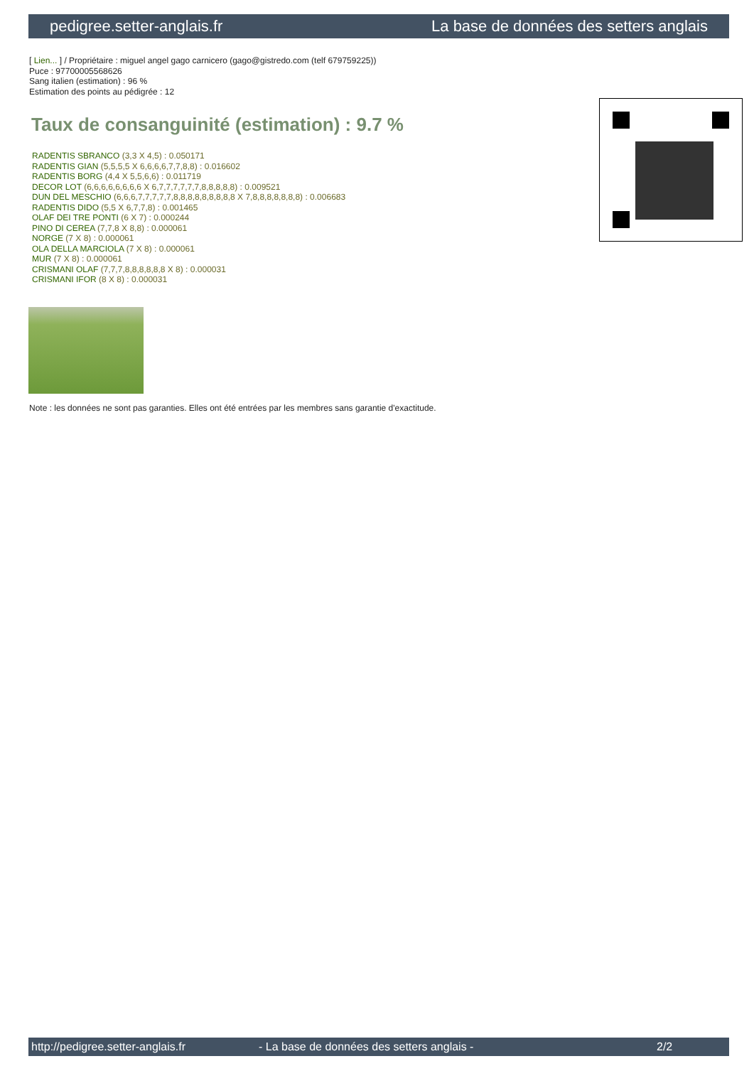pedigree.setter-anglais.fr La base de données des setters anglais
[ Lien... ] / Propriétaire : miguel angel gago carnicero (gago@gistredo.com (telf 679759225))
Puce : 97700005568626
Sang italien (estimation) : 96 %
Estimation des points au pédigrée : 12
Taux de consanguinité (estimation) : 9.7 %
RADENTIS SBRANCO (3,3 X 4,5) : 0.050171
RADENTIS GIAN (5,5,5,5 X 6,6,6,6,7,7,8,8) : 0.016602
RADENTIS BORG (4,4 X 5,5,6,6) : 0.011719
DECOR LOT (6,6,6,6,6,6,6,6 X 6,7,7,7,7,7,7,8,8,8,8,8) : 0.009521
DUN DEL MESCHIO (6,6,6,7,7,7,7,7,8,8,8,8,8,8,8,8,8 X 7,8,8,8,8,8,8,8) : 0.006683
RADENTIS DIDO (5,5 X 6,7,7,8) : 0.001465
OLAF DEI TRE PONTI (6 X 7) : 0.000244
PINO DI CEREA (7,7,8 X 8,8) : 0.000061
NORGE (7 X 8) : 0.000061
OLA DELLA MARCIOLA (7 X 8) : 0.000061
MUR (7 X 8) : 0.000061
CRISMANI OLAF (7,7,7,8,8,8,8,8,8 X 8) : 0.000031
CRISMANI IFOR (8 X 8) : 0.000031
Note : les données ne sont pas garanties. Elles ont été entrées par les membres sans garantie d'exactitude.
http://pedigree.setter-anglais.fr - La base de données des setters anglais - 2/2